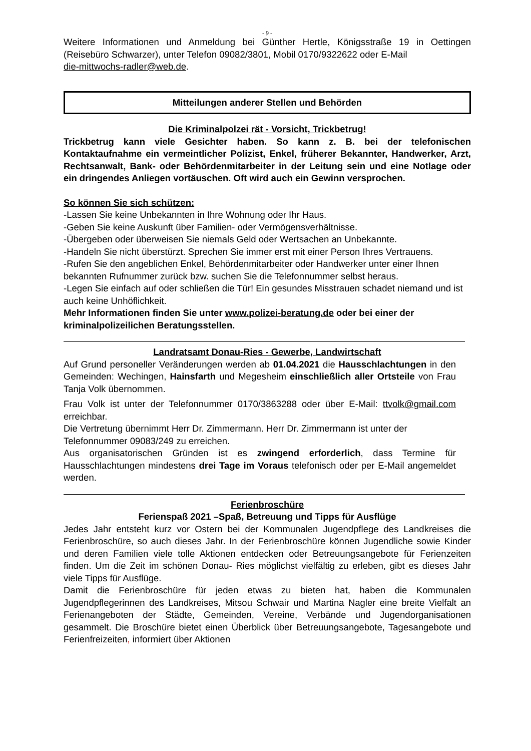- 9 -
Weitere Informationen und Anmeldung bei Günther Hertle, Königsstraße 19 in Oettingen (Reisebüro Schwarzer), unter Telefon 09082/3801, Mobil 0170/9322622 oder E-Mail
die-mittwochs-radler@web.de.
Mitteilungen anderer Stellen und Behörden
Die Kriminalpolzei rät - Vorsicht, Trickbetrug!
Trickbetrug kann viele Gesichter haben. So kann z. B. bei der telefonischen Kontaktaufnahme ein vermeintlicher Polizist, Enkel, früherer Bekannter, Handwerker, Arzt, Rechtsanwalt, Bank- oder Behördenmitarbeiter in der Leitung sein und eine Notlage oder ein dringendes Anliegen vortäuschen. Oft wird auch ein Gewinn versprochen.
So können Sie sich schützen:
-Lassen Sie keine Unbekannten in Ihre Wohnung oder Ihr Haus.
-Geben Sie keine Auskunft über Familien- oder Vermögensverhältnisse.
-Übergeben oder überweisen Sie niemals Geld oder Wertsachen an Unbekannte.
-Handeln Sie nicht überstürzt. Sprechen Sie immer erst mit einer Person Ihres Vertrauens.
-Rufen Sie den angeblichen Enkel, Behördenmitarbeiter oder Handwerker unter einer Ihnen bekannten Rufnummer zurück bzw. suchen Sie die Telefonnummer selbst heraus.
-Legen Sie einfach auf oder schließen die Tür! Ein gesundes Misstrauen schadet niemand und ist auch keine Unhöflichkeit.
Mehr Informationen finden Sie unter www.polizei-beratung.de oder bei einer der kriminalpolizeilichen Beratungsstellen.
Landratsamt Donau-Ries - Gewerbe, Landwirtschaft
Auf Grund personeller Veränderungen werden ab 01.04.2021 die Hausschlachtungen in den Gemeinden: Wechingen, Hainsfarth und Megesheim einschließlich aller Ortsteile von Frau Tanja Volk übernommen.
Frau Volk ist unter der Telefonnummer 0170/3863288 oder über E-Mail: ttvolk@gmail.com erreichbar.
Die Vertretung übernimmt Herr Dr. Zimmermann. Herr Dr. Zimmermann ist unter der Telefonnummer 09083/249 zu erreichen.
Aus organisatorischen Gründen ist es zwingend erforderlich, dass Termine für Hausschlachtungen mindestens drei Tage im Voraus telefonisch oder per E-Mail angemeldet werden.
Ferienbroschüre
Ferienspaß 2021 –Spaß, Betreuung und Tipps für Ausflüge
Jedes Jahr entsteht kurz vor Ostern bei der Kommunalen Jugendpflege des Landkreises die Ferienbroschüre, so auch dieses Jahr. In der Ferienbroschüre können Jugendliche sowie Kinder und deren Familien viele tolle Aktionen entdecken oder Betreuungsangebote für Ferienzeiten finden. Um die Zeit im schönen Donau- Ries möglichst vielfältig zu erleben, gibt es dieses Jahr viele Tipps für Ausflüge.
Damit die Ferienbroschüre für jeden etwas zu bieten hat, haben die Kommunalen Jugendpflegerinnen des Landkreises, Mitsou Schwair und Martina Nagler eine breite Vielfalt an Ferienangeboten der Städte, Gemeinden, Vereine, Verbände und Jugendorganisationen gesammelt. Die Broschüre bietet einen Überblick über Betreuungsangebote, Tagesangebote und Ferienfreizeiten, informiert über Aktionen